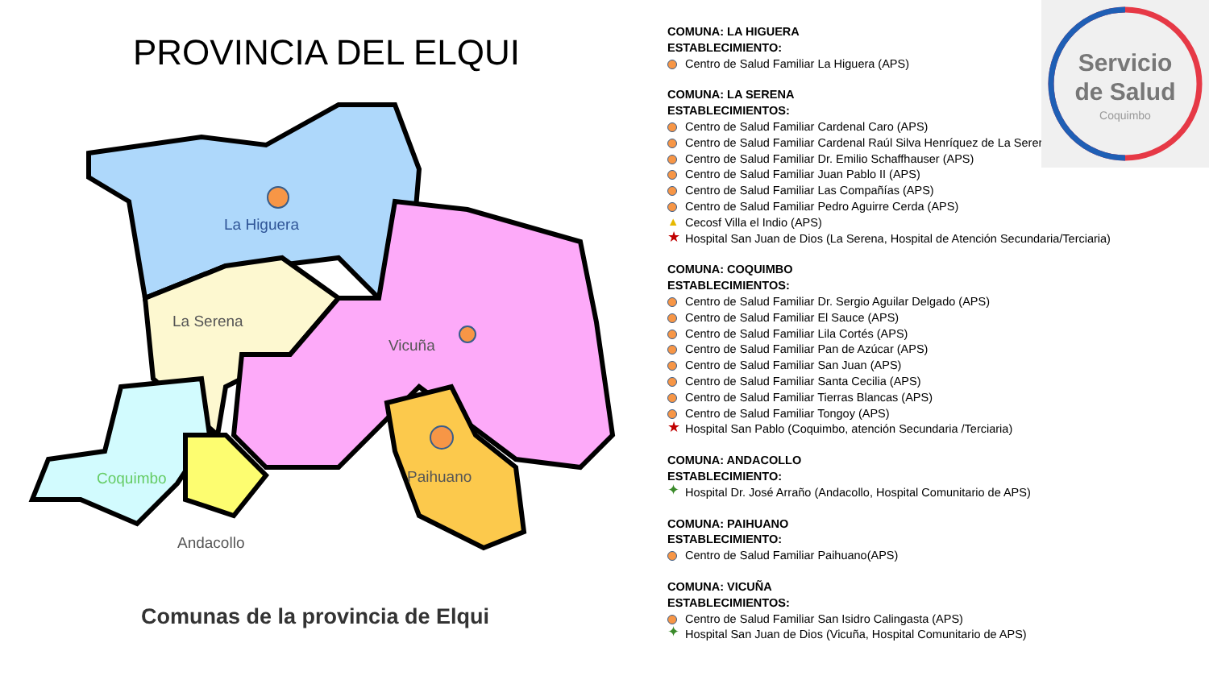PROVINCIA DEL ELQUI
La Higuera
La Serena
Vicuña
Paihuano
Andacollo
Coquimbo
Comunas de la provincia de Elqui
COMUNA: LA HIGUERA
ESTABLECIMIENTO:
Centro de Salud Familiar La Higuera (APS)
COMUNA: LA SERENA
ESTABLECIMIENTOS:
Centro de Salud Familiar Cardenal Caro (APS)
Centro de Salud Familiar Cardenal Raúl Silva Henríquez de La Serer
Centro de Salud Familiar Dr. Emilio Schaffhauser (APS)
Centro de Salud Familiar Juan Pablo II (APS)
Centro de Salud Familiar Las Compañías (APS)
Centro de Salud Familiar Pedro Aguirre Cerda (APS)
▲ Cecosf Villa el Indio (APS)
★ Hospital San Juan de Dios (La Serena, Hospital de Atención Secundaria/Terciaria)
COMUNA: COQUIMBO
ESTABLECIMIENTOS:
Centro de Salud Familiar Dr. Sergio Aguilar Delgado (APS)
Centro de Salud Familiar El Sauce (APS)
Centro de Salud Familiar Lila Cortés (APS)
Centro de Salud Familiar Pan de Azúcar (APS)
Centro de Salud Familiar San Juan (APS)
Centro de Salud Familiar Santa Cecilia (APS)
Centro de Salud Familiar Tierras Blancas (APS)
Centro de Salud Familiar Tongoy (APS)
★ Hospital San Pablo (Coquimbo, atención Secundaria /Terciaria)
COMUNA: ANDACOLLO
ESTABLECIMIENTO:
✦ Hospital Dr. José Arraño (Andacollo, Hospital Comunitario de APS)
COMUNA: PAIHUANO
ESTABLECIMIENTO:
Centro de Salud Familiar Paihuano(APS)
COMUNA: VICUÑA
ESTABLECIMIENTOS:
Centro de Salud Familiar San Isidro Calingasta (APS)
✦ Hospital San Juan de Dios (Vicuña, Hospital Comunitario de APS)
Servicio
de Salud
Coquimbo